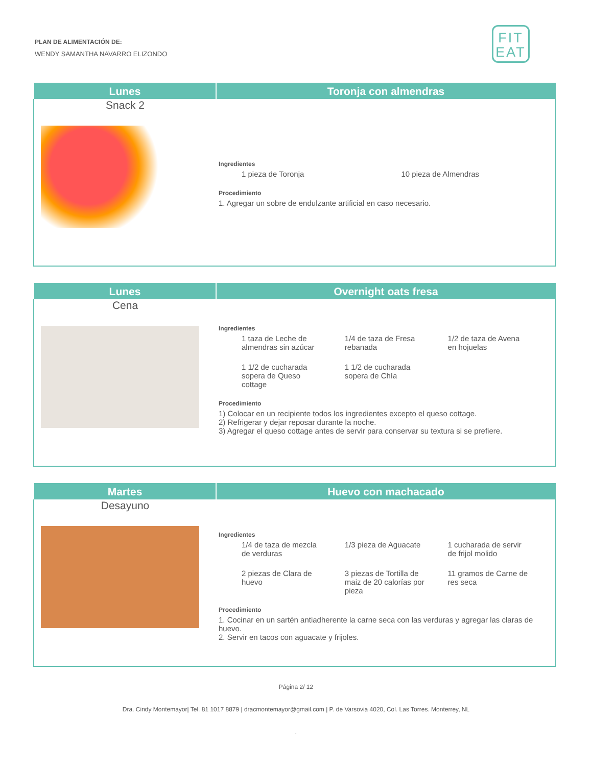PLAN DE ALIMENTACIÓN DE:
WENDY SAMANTHA NAVARRO ELIZONDO
FIT
EAT
| Lunes | Toronja con almendras |
| --- | --- |
| Snack 2 | Ingredientes 1 pieza de Toronja 10 pieza de Almendras Procedimiento 1. Agregar un sobre de endulzante artificial en caso necesario. |
| Lunes | Overnight oats fresa |
| --- | --- |
| Cena | Ingredientes 1 taza de Leche de almendras sin azúcar 1/4 de taza de Fresa rebanada 1/2 de taza de Avena en hojuelas 1 1/2 de cucharada sopera de Queso cottage 1 1/2 de cucharada sopera de Chía Procedimiento 1) Colocar en un recipiente todos los ingredientes excepto el queso cottage. 2) Refrigerar y dejar reposar durante la noche. 3) Agregar el queso cottage antes de servir para conservar su textura si se prefiere. |
| Martes | Huevo con machacado |
| --- | --- |
| Desayuno | Ingredientes 1/4 de taza de mezcla de verduras 1/3 pieza de Aguacate 1 cucharada de servir de frijol molido 2 piezas de Clara de huevo 3 piezas de Tortilla de maiz de 20 calorías por pieza 11 gramos de Carne de res seca Procedimiento 1. Cocinar en un sartén antiadherente la carne seca con las verduras y agregar las claras de huevo. 2. Servir en tacos con aguacate y frijoles. |
Página 2/ 12
Dra. Cindy Montemayor| Tel. 81 1017 8879 | dracmontemayor@gmail.com | P. de Varsovia 4020, Col. Las Torres. Monterrey, NL
.